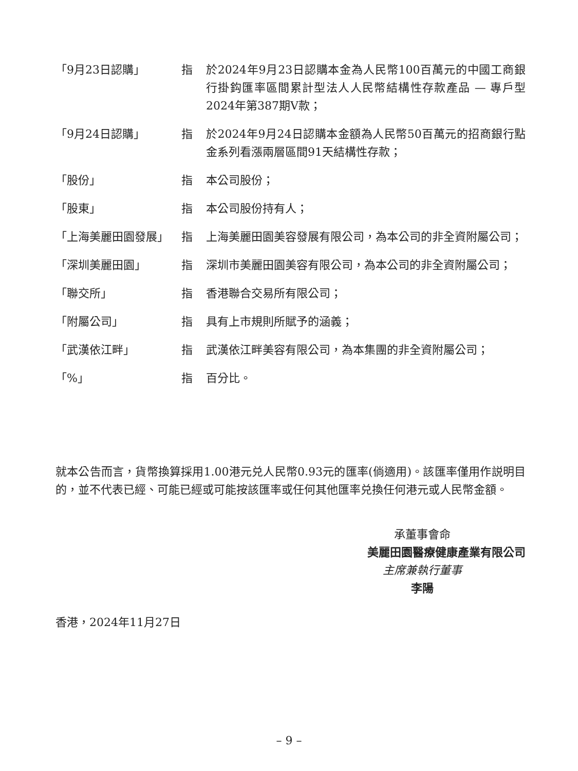「9月23日認購」 指 於2024年9月23日認購本金為人民幣100百萬元的中國工商銀行掛鈎匯率區間累計型法人人民幣結構性存款產品 — 專戶型2024年第387期V款；
「9月24日認購」 指 於2024年9月24日認購本金額為人民幣50百萬元的招商銀行點金系列看漲兩層區間91天結構性存款；
「股份」 指 本公司股份；
「股東」 指 本公司股份持有人；
「上海美麗田園發展」 指 上海美麗田園美容發展有限公司，為本公司的非全資附屬公司；
「深圳美麗田園」 指 深圳市美麗田園美容有限公司，為本公司的非全資附屬公司；
「聯交所」 指 香港聯合交易所有限公司；
「附屬公司」 指 具有上市規則所賦予的涵義；
「武漢依江畔」 指 武漢依江畔美容有限公司，為本集團的非全資附屬公司；
「%」 指 百分比。
就本公告而言，貨幣換算採用1.00港元兑人民幣0.93元的匯率(倘適用)。該匯率僅用作説明目的，並不代表已經、可能已經或可能按該匯率或任何其他匯率兑換任何港元或人民幣金額。
承董事會命
美麗田園醫療健康產業有限公司
主席兼執行董事
李陽
香港，2024年11月27日
– 9 –